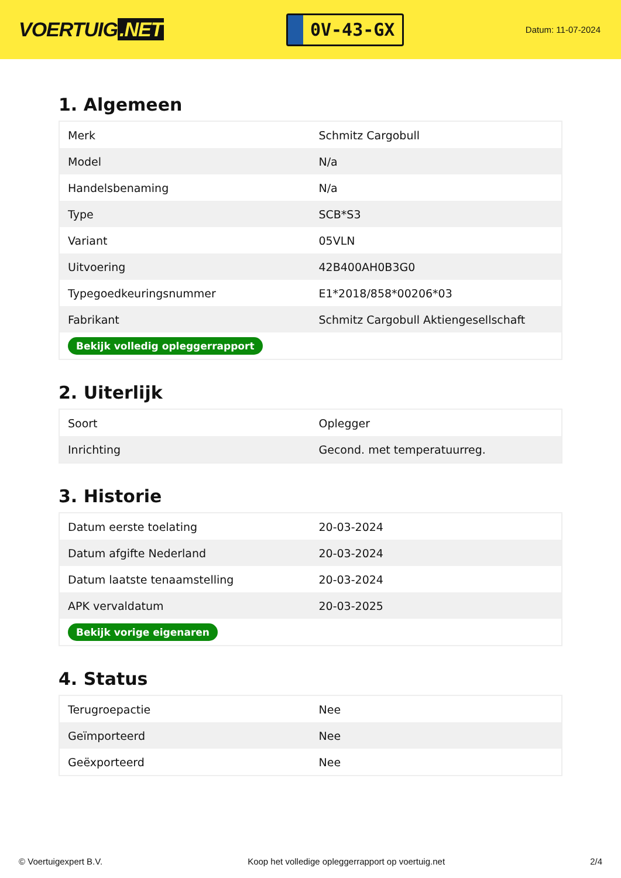VOERTUIG.NET
0V-43-GX
Datum: 11-07-2024
1. Algemeen
| Merk | Schmitz Cargobull |
| Model | N/a |
| Handelsbenaming | N/a |
| Type | SCB*S3 |
| Variant | 05VLN |
| Uitvoering | 42B400AH0B3G0 |
| Typegoedkeuringsnummer | E1*2018/858*00206*03 |
| Fabrikant | Schmitz Cargobull Aktiengesellschaft |
| Bekijk volledig opleggerrapport | |
2. Uiterlijk
| Soort | Oplegger |
| Inrichting | Gecond. met temperatuurreg. |
3. Historie
| Datum eerste toelating | 20-03-2024 |
| Datum afgifte Nederland | 20-03-2024 |
| Datum laatste tenaamstelling | 20-03-2024 |
| APK vervaldatum | 20-03-2025 |
| Bekijk vorige eigenaren | |
4. Status
| Terugroepactie | Nee |
| Geïmporteerd | Nee |
| Geëxporteerd | Nee |
© Voertuigexpert B.V. Koop het volledige opleggerrapport op voertuig.net 2/4